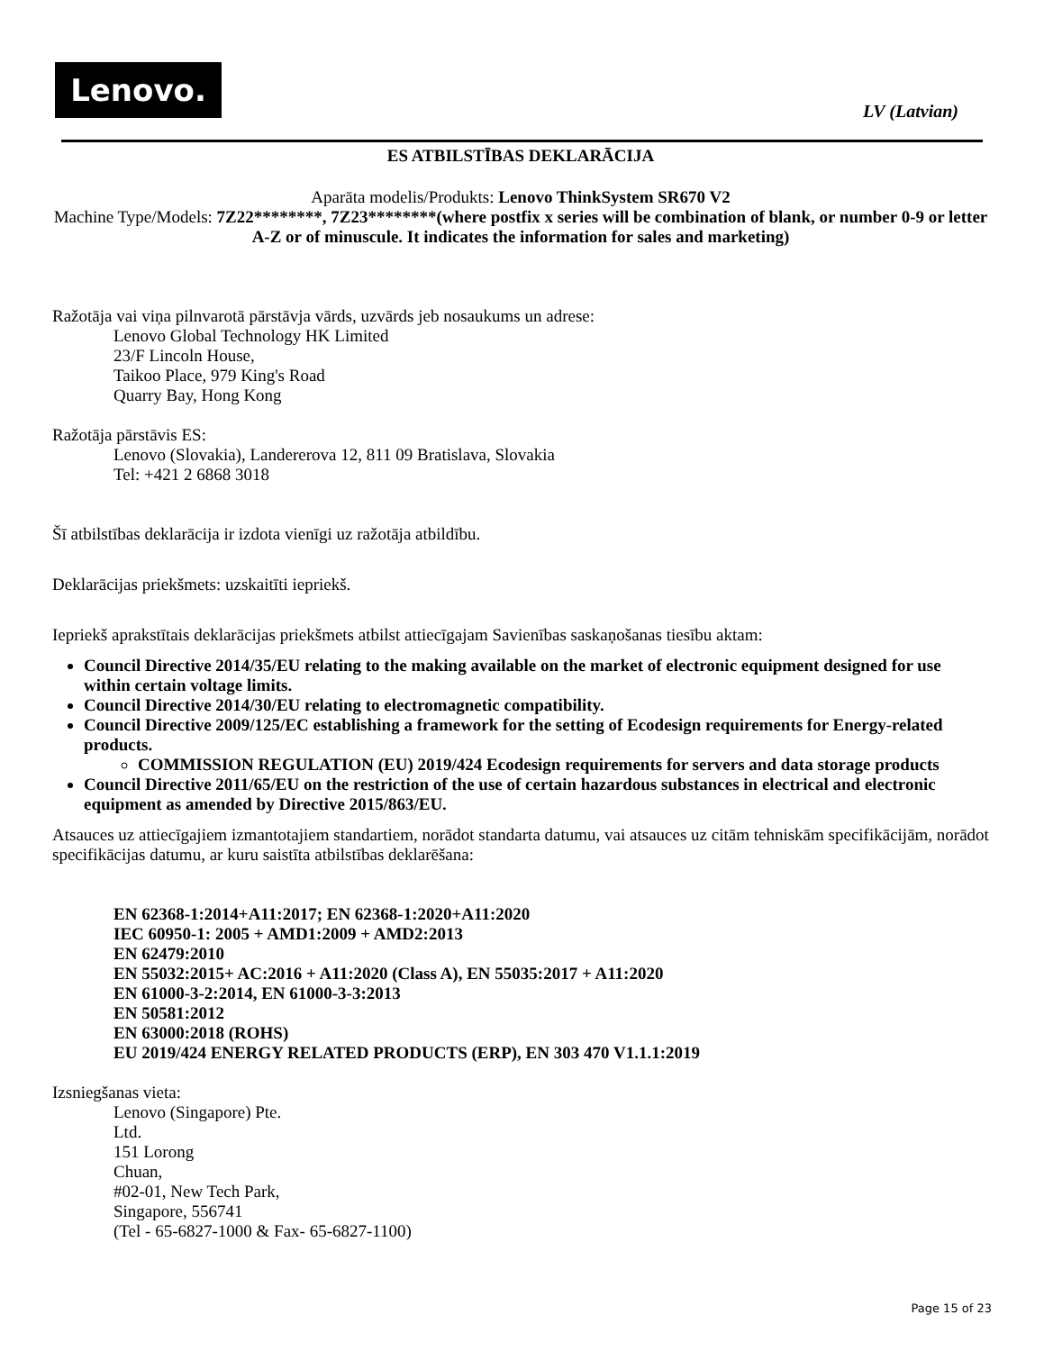Lenovo.
LV (Latvian)
ES ATBILSTĪBAS DEKLARĀCIJA
Aparāta modelis/Produkts: Lenovo ThinkSystem SR670 V2
Machine Type/Models: 7Z22********, 7Z23********(where postfix x series will be combination of blank, or number 0-9 or letter A-Z or of minuscule. It indicates the information for sales and marketing)
Ražotāja vai viņa pilnvarotā pārstāvja vārds, uzvārds jeb nosaukums un adrese:
Lenovo Global Technology HK Limited
23/F Lincoln House,
Taikoo Place, 979 King's Road
Quarry Bay, Hong Kong
Ražotāja pārstāvis ES:
Lenovo (Slovakia), Landererova 12, 811 09 Bratislava, Slovakia
Tel: +421 2 6868 3018
Šī atbilstības deklarācija ir izdota vienīgi uz ražotāja atbildību.
Deklarācijas priekšmets: uzskaitīti iepriekš.
Iepriekš aprakstītais deklarācijas priekšmets atbilst attiecīgajam Savienības saskaņošanas tiesību aktam:
Council Directive 2014/35/EU relating to the making available on the market of electronic equipment designed for use within certain voltage limits.
Council Directive 2014/30/EU relating to electromagnetic compatibility.
Council Directive 2009/125/EC establishing a framework for the setting of Ecodesign requirements for Energy-related products.
COMMISSION REGULATION (EU) 2019/424 Ecodesign requirements for servers and data storage products
Council Directive 2011/65/EU on the restriction of the use of certain hazardous substances in electrical and electronic equipment as amended by Directive 2015/863/EU.
Atsauces uz attiecīgajiem izmantotajiem standartiem, norādot standarta datumu, vai atsauces uz citām tehniskām specifikācijām, norādot specifikācijas datumu, ar kuru saistīta atbilstības deklarēšana:
EN 62368-1:2014+A11:2017; EN 62368-1:2020+A11:2020
IEC 60950-1: 2005 + AMD1:2009 + AMD2:2013
EN 62479:2010
EN 55032:2015+ AC:2016 + A11:2020 (Class A), EN 55035:2017 + A11:2020
EN 61000-3-2:2014, EN 61000-3-3:2013
EN 50581:2012
EN 63000:2018 (ROHS)
EU 2019/424 ENERGY RELATED PRODUCTS (ERP), EN 303 470 V1.1.1:2019
Izsniegšanas vieta:
Lenovo (Singapore) Pte.
Ltd.
151 Lorong
Chuan,
#02-01, New Tech Park,
Singapore, 556741
(Tel - 65-6827-1000 & Fax- 65-6827-1100)
Page 15 of 23